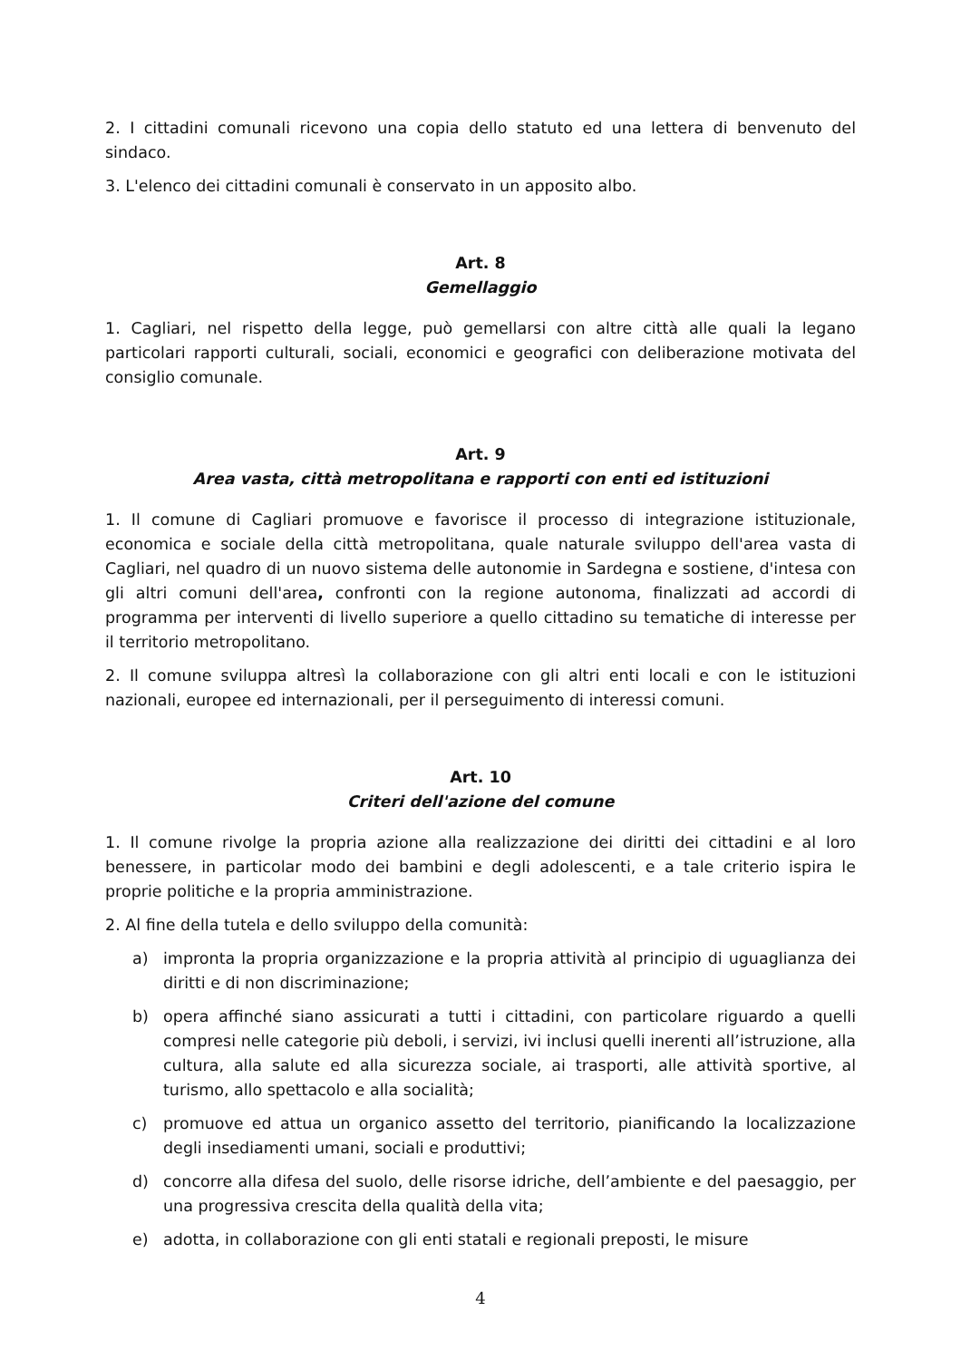2. I cittadini comunali ricevono una copia dello statuto ed una lettera di benvenuto del sindaco.
3. L'elenco dei cittadini comunali è conservato in un apposito albo.
Art. 8
Gemellaggio
1. Cagliari, nel rispetto della legge, può gemellarsi con altre città alle quali la legano particolari rapporti culturali, sociali, economici e geografici con deliberazione motivata del consiglio comunale.
Art. 9
Area vasta, città metropolitana e rapporti con enti ed istituzioni
1. Il comune di Cagliari promuove e favorisce il processo di integrazione istituzionale, economica e sociale della città metropolitana, quale naturale sviluppo dell'area vasta di Cagliari, nel quadro di un nuovo sistema delle autonomie in Sardegna e sostiene, d'intesa con gli altri comuni dell'area, confronti con la regione autonoma, finalizzati ad accordi di programma per interventi di livello superiore a quello cittadino su tematiche di interesse per il territorio metropolitano.
2. Il comune sviluppa altresì la collaborazione con gli altri enti locali e con le istituzioni nazionali, europee ed internazionali, per il perseguimento di interessi comuni.
Art. 10
Criteri dell'azione del comune
1. Il comune rivolge la propria azione alla realizzazione dei diritti dei cittadini e al loro benessere, in particolar modo dei bambini e degli adolescenti, e a tale criterio ispira le proprie politiche e la propria amministrazione.
2. Al fine della tutela e dello sviluppo della comunità:
a) impronta la propria organizzazione e la propria attività al principio di uguaglianza dei diritti e di non discriminazione;
b) opera affinché siano assicurati a tutti i cittadini, con particolare riguardo a quelli compresi nelle categorie più deboli, i servizi, ivi inclusi quelli inerenti all’istruzione, alla cultura, alla salute ed alla sicurezza sociale, ai trasporti, alle attività sportive, al turismo, allo spettacolo e alla socialità;
c) promuove ed attua un organico assetto del territorio, pianificando la localizzazione degli insediamenti umani, sociali e produttivi;
d) concorre alla difesa del suolo, delle risorse idriche, dell’ambiente e del paesaggio, per una progressiva crescita della qualità della vita;
e) adotta, in collaborazione con gli enti statali e regionali preposti, le misure
4